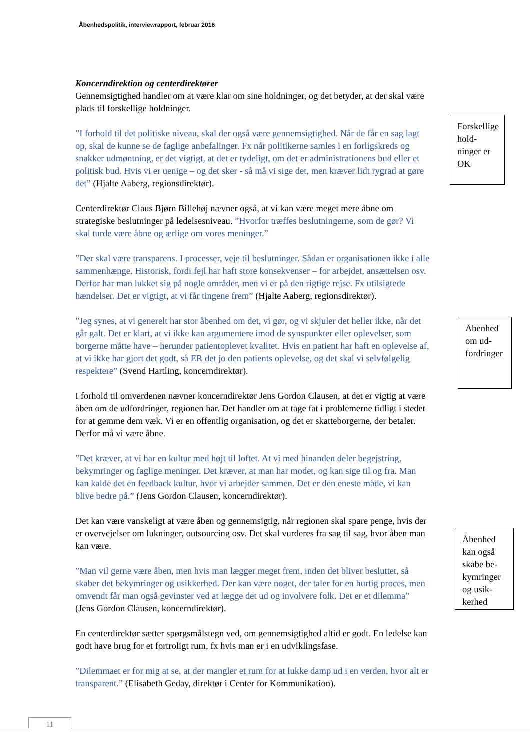Åbenhedspolitik, interviewrapport, februar 2016
Koncerndirektion og centerdirektører
Gennemsigtighed handler om at være klar om sine holdninger, og det betyder, at der skal være plads til forskellige holdninger.
”I forhold til det politiske niveau, skal der også være gennemsigtighed. Når de får en sag lagt op, skal de kunne se de faglige anbefalinger. Fx når politikerne samles i en forligskreds og snakker udmøntning, er det vigtigt, at det er tydeligt, om det er administrationens bud eller et politisk bud. Hvis vi er uenige – og det sker - så må vi sige det, men kræver lidt rygrad at gøre det” (Hjalte Aaberg, regionsdirektør).
Centerdirektør Claus Bjørn Billehøj nævner også, at vi kan være meget mere åbne om strategiske beslutninger på ledelsesniveau. ”Hvorfor træffes beslutningerne, som de gør? Vi skal turde være åbne og ærlige om vores meninger.”
”Der skal være transparens. I processer, veje til beslutninger. Sådan er organisationen ikke i alle sammenhænge. Historisk, fordi fejl har haft store konsekvenser – for arbejdet, ansættelsen osv. Derfor har man lukket sig på nogle områder, men vi er på den rigtige rejse. Fx utilsigtede hændelser. Det er vigtigt, at vi får tingene frem” (Hjalte Aaberg, regionsdirektør).
”Jeg synes, at vi generelt har stor åbenhed om det, vi gør, og vi skjuler det heller ikke, når det går galt. Det er klart, at vi ikke kan argumentere imod de synspunkter eller oplevelser, som borgerne måtte have – herunder patientoplevet kvalitet. Hvis en patient har haft en oplevelse af, at vi ikke har gjort det godt, så ER det jo den patients oplevelse, og det skal vi selvfølgelig respektere” (Svend Hartling, koncerndirektør).
I forhold til omverdenen nævner koncerndirektør Jens Gordon Clausen, at det er vigtig at være åben om de udfordringer, regionen har. Det handler om at tage fat i problemerne tidligt i stedet for at gemme dem væk. Vi er en offentlig organisation, og det er skatteborgerne, der betaler. Derfor må vi være åbne.
”Det kræver, at vi har en kultur med højt til loftet. At vi med hinanden deler begejstring, bekymringer og faglige meninger. Det kræver, at man har modet, og kan sige til og fra. Man kan kalde det en feedback kultur, hvor vi arbejder sammen. Det er den eneste måde, vi kan blive bedre på.” (Jens Gordon Clausen, koncerndirektør).
Det kan være vanskeligt at være åben og gennemsigtig, når regionen skal spare penge, hvis der er overvejelser om lukninger, outsourcing osv. Det skal vurderes fra sag til sag, hvor åben man kan være.
”Man vil gerne være åben, men hvis man lægger meget frem, inden det bliver besluttet, så skaber det bekymringer og usikkerhed. Der kan være noget, der taler for en hurtig proces, men omvendt får man også gevinster ved at lægge det ud og involvere folk. Det er et dilemma” (Jens Gordon Clausen, koncerndirektør).
En centerdirektør sætter spørgsmålstegn ved, om gennemsigtighed altid er godt. En ledelse kan godt have brug for et fortroligt rum, fx hvis man er i en udviklingsfase.
”Dilemmaet er for mig at se, at der mangler et rum for at lukke damp ud i en verden, hvor alt er transparent.” (Elisabeth Geday, direktør i Center for Kommunikation).
Forskellige hold­ninger er OK
Åbenhed om ud­fordringer
Åbenhed kan også skabe be­kymringer og usik­kerhed
11